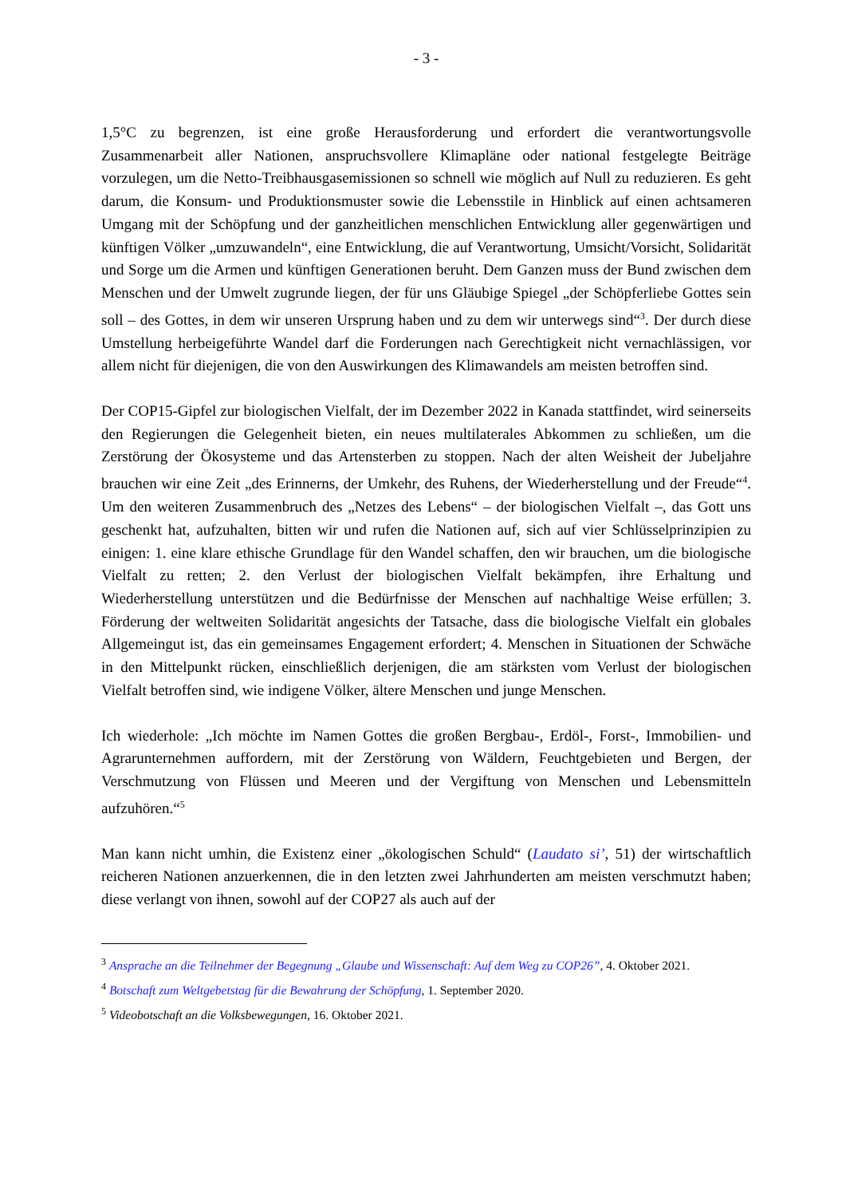- 3 -
1,5°C zu begrenzen, ist eine große Herausforderung und erfordert die verantwortungsvolle Zusammenarbeit aller Nationen, anspruchsvollere Klimapläne oder national festgelegte Beiträge vorzulegen, um die Netto-Treibhausgasemissionen so schnell wie möglich auf Null zu reduzieren. Es geht darum, die Konsum- und Produktionsmuster sowie die Lebensstile in Hinblick auf einen achtsameren Umgang mit der Schöpfung und der ganzheitlichen menschlichen Entwicklung aller gegenwärtigen und künftigen Völker „umzuwandeln“, eine Entwicklung, die auf Verantwortung, Umsicht/Vorsicht, Solidarität und Sorge um die Armen und künftigen Generationen beruht. Dem Ganzen muss der Bund zwischen dem Menschen und der Umwelt zugrunde liegen, der für uns Gläubige Spiegel „der Schöpferliebe Gottes sein soll – des Gottes, in dem wir unseren Ursprung haben und zu dem wir unterwegs sind“<sup>3</sup>. Der durch diese Umstellung herbeigeführte Wandel darf die Forderungen nach Gerechtigkeit nicht vernachlässigen, vor allem nicht für diejenigen, die von den Auswirkungen des Klimawandels am meisten betroffen sind.
Der COP15-Gipfel zur biologischen Vielfalt, der im Dezember 2022 in Kanada stattfindet, wird seinerseits den Regierungen die Gelegenheit bieten, ein neues multilaterales Abkommen zu schließen, um die Zerstörung der Ökosysteme und das Artensterben zu stoppen. Nach der alten Weisheit der Jubeljahre brauchen wir eine Zeit „des Erinnerns, der Umkehr, des Ruhens, der Wiederherstellung und der Freude“<sup>4</sup>. Um den weiteren Zusammenbruch des „Netzes des Lebens“ – der biologischen Vielfalt –, das Gott uns geschenkt hat, aufzuhalten, bitten wir und rufen die Nationen auf, sich auf vier Schlüsselprinzipien zu einigen: 1. eine klare ethische Grundlage für den Wandel schaffen, den wir brauchen, um die biologische Vielfalt zu retten; 2. den Verlust der biologischen Vielfalt bekämpfen, ihre Erhaltung und Wiederherstellung unterstützen und die Bedürfnisse der Menschen auf nachhaltige Weise erfüllen; 3. Förderung der weltweiten Solidarität angesichts der Tatsache, dass die biologische Vielfalt ein globales Allgemeingut ist, das ein gemeinsames Engagement erfordert; 4. Menschen in Situationen der Schwäche in den Mittelpunkt rücken, einschließlich derjenigen, die am stärksten vom Verlust der biologischen Vielfalt betroffen sind, wie indigene Völker, ältere Menschen und junge Menschen.
Ich wiederhole: „Ich möchte im Namen Gottes die großen Bergbau-, Erdöl-, Forst-, Immobilien- und Agrarunternehmen auffordern, mit der Zerstörung von Wäldern, Feuchtgebieten und Bergen, der Verschmutzung von Flüssen und Meeren und der Vergiftung von Menschen und Lebensmitteln aufzuhören.“<sup>5</sup>
Man kann nicht umhin, die Existenz einer „ökologischen Schuld“ (Laudato si’, 51) der wirtschaftlich reicheren Nationen anzuerkennen, die in den letzten zwei Jahrhunderten am meisten verschmutzt haben; diese verlangt von ihnen, sowohl auf der COP27 als auch auf der
<sup>3</sup> Ansprache an die Teilnehmer der Begegnung „Glaube und Wissenschaft: Auf dem Weg zu COP26”, 4. Oktober 2021.
<sup>4</sup> Botschaft zum Weltgebetstag für die Bewahrung der Schöpfung, 1. September 2020.
<sup>5</sup> Videobotschaft an die Volksbewegungen, 16. Oktober 2021.